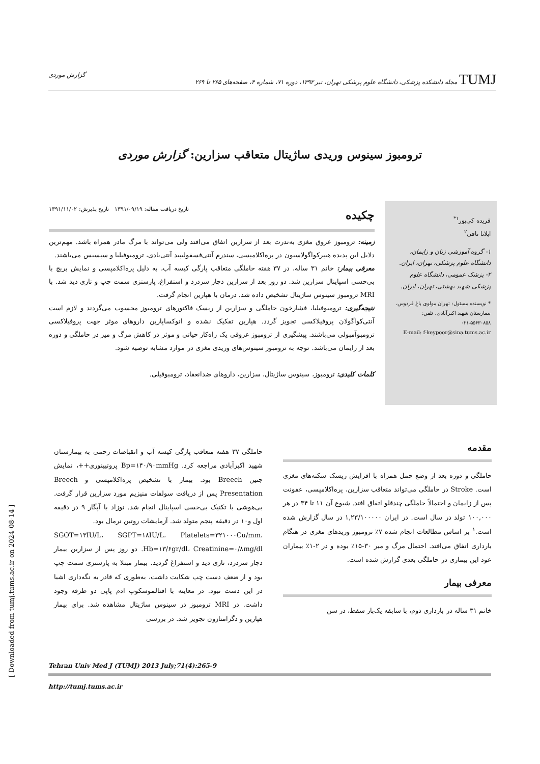TUMJ مجله دانشکده پزشکی، دانشگاه علوم پزشکی تهران، تیر ۱۳۹۲، دوره ۷۱، شماره ۴، صفحه‌های ۲۶۵ تا ۲۶۹
گزارش موردی
ترومبوز سینوس وریدی ساژیتال متعاقب سزارین: گزارش موردی
فریده کی‌پور<sup>۱*</sup>
ایلانا ناقی<sup>۲</sup>
۱- گروه آموزشی زنان و زایمان، دانشگاه علوم پزشکی، تهران، ایران.
۲- پزشک عمومی، دانشگاه علوم پزشکی شهید بهشتی، تهران، ایران.
* نویسنده مسئول: تهران مولوی باغ فردوس، بیمارستان شهید اکبرآبادی. تلفن: ۵۵۶۳۰۸۵۸-۰۲۱
E-mail: f-keypoor@sina.tums.ac.ir
چکیده
تاریخ دریافت مقاله: ۱۳۹۱/۰۹/۱۹ تاریخ پذیرش: ۱۳۹۱/۱۱/۰۲
زمینه: ترومبوز عروق مغزی به‌ندرت بعد از سزارین اتفاق می‌افتد ولی می‌تواند با مرگ مادر همراه باشد. مهم‌ترین دلایل این پدیده هیپرکواگولاسیون در پره‌اکلامپسی، سندرم آنتی‌فسفولیپید آنتی‌بادی، ترومبوفیلیا و سپسیس می‌باشند.
معرفی بیمار: خانم ۳۱ ساله، در ۳۷ هفته حاملگی متعاقب پارگی کیسه آب، به دلیل پره‌اکلامپسی و نمایش بریچ با بی‌حسی اسپاینال سزارین شد. دو روز بعد از سزارین دچار سردرد و استفراغ، پارستزی سمت چپ و تاری دید شد. با MRI ترومبوز سینوس ساژیتال تشخیص داده شد. درمان با هپارین انجام گرفت.
نتیجه‌گیری: ترومبوفیلیا، فشارخون حاملگی و سزارین از ریسک فاکتورهای ترومبوز محسوب می‌گردند و لازم است آنتی‌کواگولان پروفیلاکسی تجویز گردد. هپارین تفکیک نشده و انوکساپارین داروهای موثر جهت پروفیلاکسی ترومبوآمبولی می‌باشند. پیشگیری از ترومبوز عروقی یک راه‌کار حیاتی و موثر در کاهش مرگ و میر در حاملگی و دوره بعد از زایمان می‌باشد. توجه به ترومبوز سینوس‌های وریدی مغزی در موارد مشابه توصیه شود.
کلمات کلیدی: ترومبوز، سینوس ساژیتال، سزارین، داروهای ضدانعقاد، ترومبوفیلی.
مقدمه
حاملگی و دوره بعد از وضع حمل همراه با افزایش ریسک سکته‌های مغزی است. Stroke در حاملگی می‌تواند متعاقب سزارین، پره‌اکلامپسی، عفونت پس از زایمان و احتمالاً حاملگی چندقلو اتفاق افتد. شیوع آن ۱۱ تا ۳۴ در هر ۱۰۰,۰۰۰ تولد در سال است. در ایران ۱,۲۳/۱۰۰۰۰۰ در سال گزارش شده است.<sup>۱</sup> بر اساس مطالعات انجام شده ۷٪ ترومبوز وریدهای مغزی در هنگام بارداری اتفاق می‌افتد. احتمال مرگ و میر ۳۰-۱۵٪ بوده و در ۲-۱٪ بیماران عود این بیماری در حاملگی بعدی گزارش شده است.
معرفی بیمار
خانم ۳۱ ساله در بارداری دوم، با سابقه یک‌بار سقط، در سن
حاملگی ۳۷ هفته متعاقب پارگی کیسه آب و انقباضات رحمی به بیمارستان شهید اکبرآبادی مراجعه کرد. Bp=۱۴۰/۹۰mmHg پروتیینوری++، نمایش جنین Breech بود. بیمار با تشخیص پره‌اکلامپسی و Breech Presentation پس از دریافت سولفات منیزیم مورد سزارین قرار گرفت. بی‌هوشی با تکنیک بی‌حسی اسپاینال انجام شد. نوزاد با آپگار ۹ در دقیقه اول و۱۰ در دقیقه پنجم متولد شد. آزمایشات روتین نرمال بود.
SGOT=۱۳IU/L، SGPT=۱۸IU/L، Platelets=۳۲۱۰۰۰Cu/mm، Hb=۱۳/۶gr/dl، Creatinine=۰/۸mg/dl. دو روز پس از سزارین بیمار دچار سردرد، تاری دید و استفراغ گردید. بیمار مبتلا به پارستزی سمت چپ بود و از ضعف دست چپ شکایت داشت، به‌طوری که قادر به نگه‌داری اشیا در این دست نبود. در معاینه با افتالموسکوپ ادم پاپی دو طرفه وجود داشت. در MRI ترومبوز در سینوس ساژیتال مشاهده شد. برای بیمار هپارین و دگزامتازون تجویز شد. در بررسی
Tehran Univ Med J (TUMJ) 2013 July;71(4):265-9
http://tumj.tums.ac.ir
[ Downloaded from tumj.tums.ac.ir on 2024-08-14 ]